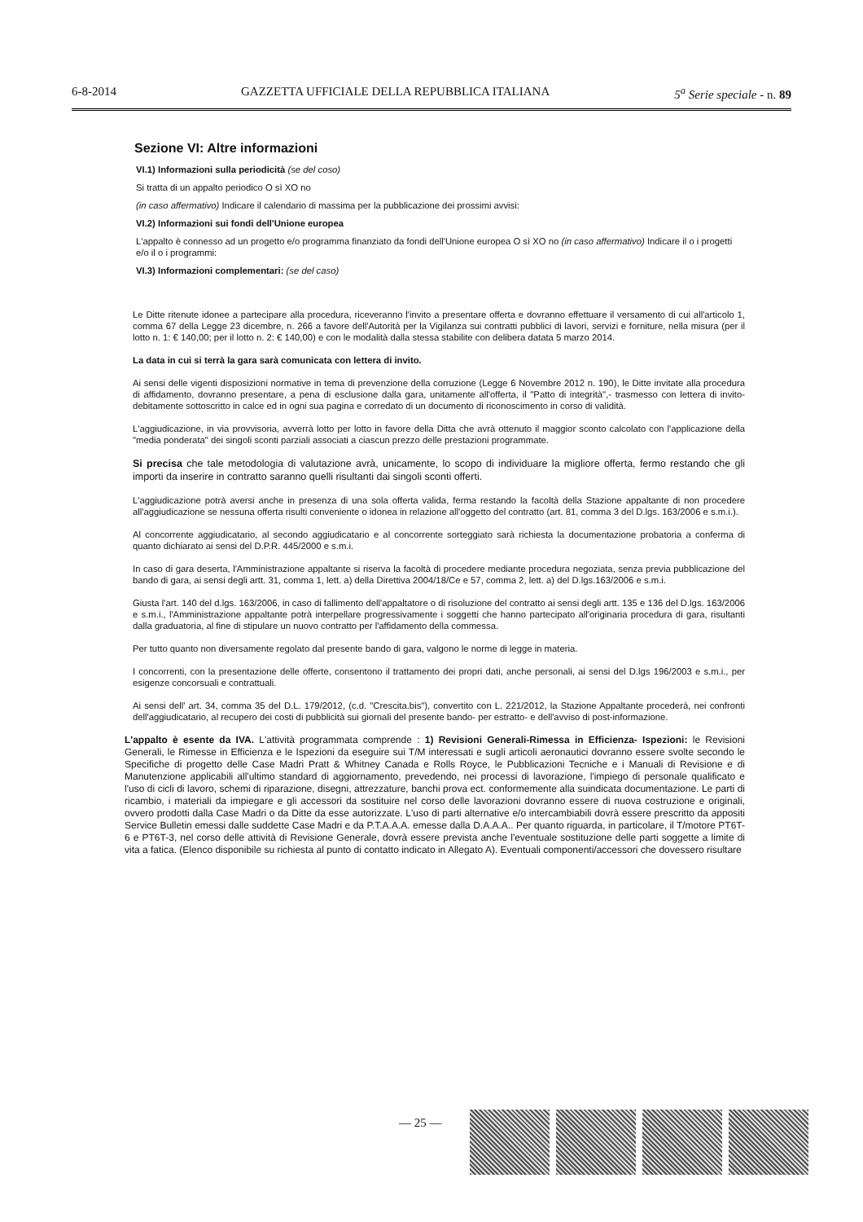6-8-2014 GAZZETTA UFFICIALE DELLA REPUBBLICA ITALIANA 5<sup>a</sup> Serie speciale - n. 89
Sezione VI: Altre informazioni
VI.1) Informazioni sulla periodicità (se del coso)
Si tratta di un appalto periodico O sì XO no
(in caso affermativo) Indicare il calendario di massima per la pubblicazione dei prossimi avvisi:
VI.2) Informazioni sui fondi dell'Unione europea
L'appalto è connesso ad un progetto e/o programma finanziato da fondi dell'Unione europea O sì XO no (in caso affermativo) Indicare il o i progetti e/o il o i programmi:
VI.3) Informazioni complementari: (se del caso)
Le Ditte ritenute idonee a partecipare alla procedura, riceveranno l'invito a presentare offerta e dovranno effettuare il versamento di cui all'articolo 1, comma 67 della Legge 23 dicembre, n. 266 a favore dell'Autorità per la Vigilanza sui contratti pubblici di lavori, servizi e forniture, nella misura (per il lotto n. 1: € 140,00; per il lotto n. 2: € 140,00) e con le modalità dalla stessa stabilite con delibera datata 5 marzo 2014.
La data in cui si terrà la gara sarà comunicata con lettera di invito.
Ai sensi delle vigenti disposizioni normative in tema di prevenzione della corruzione (Legge 6 Novembre 2012 n. 190), le Ditte invitate alla procedura di affidamento, dovranno presentare, a pena di esclusione dalla gara, unitamente all'offerta, il "Patto di integrità",- trasmesso con lettera di invito- debitamente sottoscritto in calce ed in ogni sua pagina e corredato di un documento di riconoscimento in corso di validità.
L'aggiudicazione, in via provvisoria, avverrà lotto per lotto in favore della Ditta che avrà ottenuto il maggior sconto calcolato con l'applicazione della "media ponderata" dei singoli sconti parziali associati a ciascun prezzo delle prestazioni programmate.
Si precisa che tale metodologia di valutazione avrà, unicamente, lo scopo di individuare la migliore offerta, fermo restando che gli importi da inserire in contratto saranno quelli risultanti dai singoli sconti offerti.
L'aggiudicazione potrà aversi anche in presenza di una sola offerta valida, ferma restando la facoltà della Stazione appaltante di non procedere all'aggiudicazione se nessuna offerta risulti conveniente o idonea in relazione all'oggetto del contratto (art. 81, comma 3 del D.lgs. 163/2006 e s.m.i.).
Al concorrente aggiudicatario, al secondo aggiudicatario e al concorrente sorteggiato sarà richiesta la documentazione probatoria a conferma di quanto dichiarato ai sensi del D.P.R. 445/2000 e s.m.i.
In caso di gara deserta, l'Amministrazione appaltante si riserva la facoltà di procedere mediante procedura negoziata, senza previa pubblicazione del bando di gara, ai sensi degli artt. 31, comma 1, lett. a) della Direttiva 2004/18/Ce e 57, comma 2, lett. a) del D.lgs.163/2006 e s.m.i.
Giusta l'art. 140 del d.lgs. 163/2006, in caso di fallimento dell'appaltatore o di risoluzione del contratto ai sensi degli artt. 135 e 136 del D.lgs. 163/2006 e s.m.i., l'Amministrazione appaltante potrà interpellare progressivamente i soggetti che hanno partecipato all'originaria procedura di gara, risultanti dalla graduatoria, al fine di stipulare un nuovo contratto per l'affidamento della commessa.
Per tutto quanto non diversamente regolato dal presente bando di gara, valgono le norme di legge in materia.
I concorrenti, con la presentazione delle offerte, consentono il trattamento dei propri dati, anche personali, ai sensi del D.lgs 196/2003 e s.m.i., per esigenze concorsuali e contrattuali.
Ai sensi dell' art. 34, comma 35 del D.L. 179/2012, (c.d. "Crescita.bis"), convertito con L. 221/2012, la Stazione Appaltante procederà, nei confronti dell'aggiudicatario, al recupero dei costi di pubblicità sui giornali del presente bando- per estratto- e dell'avviso di post-informazione.
L'appalto è esente da IVA. L'attività programmata comprende : 1) Revisioni Generali-Rimessa in Efficienza- Ispezioni: le Revisioni Generali, le Rimesse in Efficienza e le Ispezioni da eseguire sui T/M interessati e sugli articoli aeronautici dovranno essere svolte secondo le Specifiche di progetto delle Case Madri Pratt & Whitney Canada e Rolls Royce, le Pubblicazioni Tecniche e i Manuali di Revisione e di Manutenzione applicabili all'ultimo standard di aggiornamento, prevedendo, nei processi di lavorazione, l'impiego di personale qualificato e l'uso di cicli di lavoro, schemi di riparazione, disegni, attrezzature, banchi prova ect. conformemente alla suindicata documentazione. Le parti di ricambio, i materiali da impiegare e gli accessori da sostituire nel corso delle lavorazioni dovranno essere di nuova costruzione e originali, ovvero prodotti dalla Case Madri o da Ditte da esse autorizzate. L'uso di parti alternative e/o intercambiabili dovrà essere prescritto da appositi Service Bulletin emessi dalle suddette Case Madri e da P.T.A.A.A. emesse dalla D.A.A.A.. Per quanto riguarda, in particolare, il T/motore PT6T-6 e PT6T-3, nel corso delle attività di Revisione Generale, dovrà essere prevista anche l'eventuale sostituzione delle parti soggette a limite di vita a fatica. (Elenco disponibile su richiesta al punto di contatto indicato in Allegato A). Eventuali componenti/accessori che dovessero risultare
— 25 —